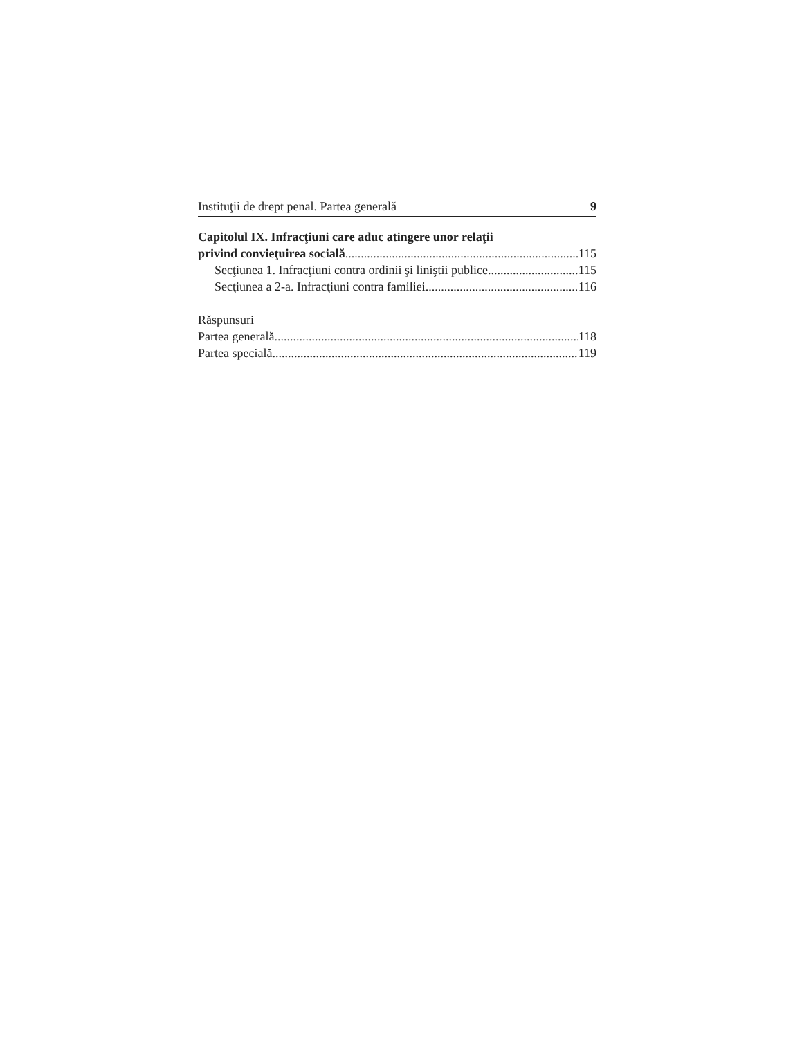Instituţii de drept penal. Partea generală 9
Capitolul IX. Infracţiuni care aduc atingere unor relaţii
privind convieţuirea socială 115
Secţiunea 1. Infracţiuni contra ordinii şi liniştii publice 115
Secţiunea a 2-a. Infracţiuni contra familiei 116
Răspunsuri
Partea generală 118
Partea specială 119